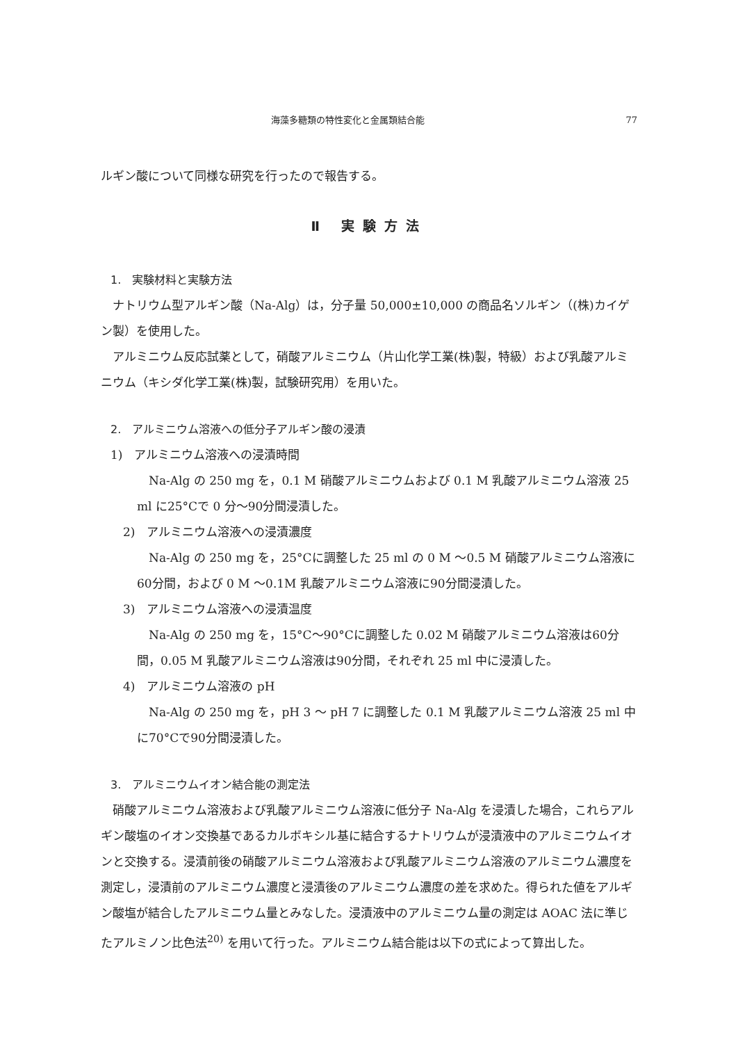海藻多糖類の特性変化と金属類結合能 77
ルギン酸について同様な研究を行ったので報告する。
Ⅱ 実験方法
1.　実験材料と実験方法
ナトリウム型アルギン酸（Na-Alg）は，分子量 50,000±10,000 の商品名ソルギン（(株)カイゲン製）を使用した。
アルミニウム反応試薬として，硝酸アルミニウム（片山化学工業(株)製，特級）および乳酸アルミニウム（キシダ化学工業(株)製，試験研究用）を用いた。
2.　アルミニウム溶液への低分子アルギン酸の浸漬
1)　アルミニウム溶液への浸漬時間
Na-Alg の 250 mg を，0.1 M 硝酸アルミニウムおよび 0.1 M 乳酸アルミニウム溶液 25 ml に25°Cで 0 分～90分間浸漬した。
2)　アルミニウム溶液への浸漬濃度
Na-Alg の 250 mg を，25°Cに調整した 25 ml の 0 M ～0.5 M 硝酸アルミニウム溶液に60分間，および 0 M ～0.1M 乳酸アルミニウム溶液に90分間浸漬した。
3)　アルミニウム溶液への浸漬温度
Na-Alg の 250 mg を，15°C～90°Cに調整した 0.02 M 硝酸アルミニウム溶液は60分間，0.05 M 乳酸アルミニウム溶液は90分間，それぞれ 25 ml 中に浸漬した。
4)　アルミニウム溶液の pH
Na-Alg の 250 mg を，pH 3 ～ pH 7 に調整した 0.1 M 乳酸アルミニウム溶液 25 ml 中に70°Cで90分間浸漬した。
3.　アルミニウムイオン結合能の測定法
硝酸アルミニウム溶液および乳酸アルミニウム溶液に低分子 Na-Alg を浸漬した場合，これらアルギン酸塩のイオン交換基であるカルボキシル基に結合するナトリウムが浸漬液中のアルミニウムイオンと交換する。浸漬前後の硝酸アルミニウム溶液および乳酸アルミニウム溶液のアルミニウム濃度を測定し，浸漬前のアルミニウム濃度と浸漬後のアルミニウム濃度の差を求めた。得られた値をアルギン酸塩が結合したアルミニウム量とみなした。浸漬液中のアルミニウム量の測定は AOAC 法に準じたアルミノン比色法<sup>20)</sup> を用いて行った。アルミニウム結合能は以下の式によって算出した。